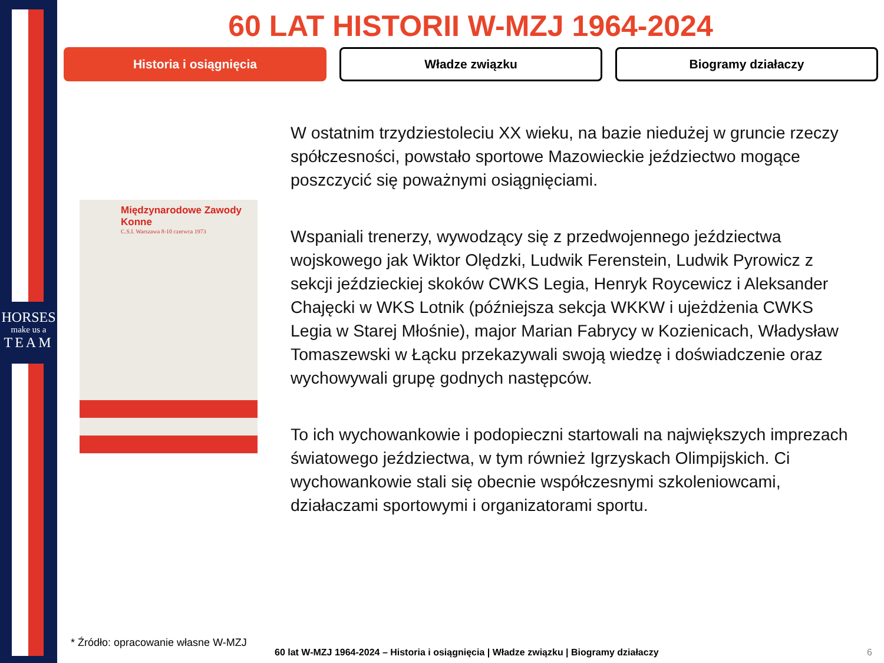HORSES
make us a
TEAM
60 LAT HISTORII W-MZJ 1964-2024
Historia i osiągnięcia Władze związku Biogramy działaczy
Międzynarodowe Zawody Konne
C.S.I. Warszawa 8-10 czerwca 1973
W ostatnim trzydziestoleciu XX wieku, na bazie niedużej w gruncie rzeczy spółczesności, powstało sportowe Mazowieckie jeździectwo mogące poszczycić się poważnymi osiągnięciami.
Wspaniali trenerzy, wywodzący się z przedwojennego jeździectwa wojskowego jak Wiktor Olędzki, Ludwik Ferenstein, Ludwik Pyrowicz z sekcji jeździeckiej skoków CWKS Legia, Henryk Roycewicz i Aleksander Chajęcki w WKS Lotnik (późniejsza sekcja WKKW i ujeżdżenia CWKS Legia w Starej Młośnie), major Marian Fabrycy w Kozienicach, Władysław Tomaszewski w Łącku przekazywali swoją wiedzę i doświadczenie oraz wychowywali grupę godnych następców.
To ich wychowankowie i podopieczni startowali na największych imprezach światowego jeździectwa, w tym również Igrzyskach Olimpijskich. Ci wychowankowie stali się obecnie współczesnymi szkoleniowcami, działaczami sportowymi i organizatorami sportu.
* Źródło: opracowanie własne W-MZJ
60 lat W-MZJ 1964-2024 – Historia i osiągnięcia | Władze związku | Biogramy działaczy
6